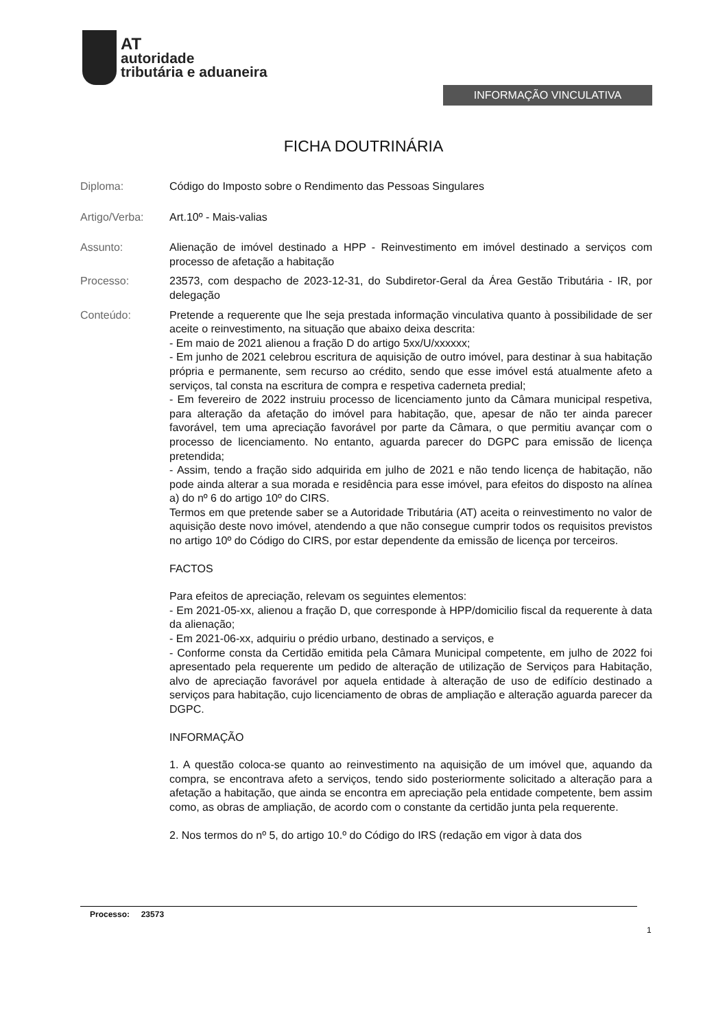AT
autoridade
tributária e aduaneira
INFORMAÇÃO VINCULATIVA
FICHA DOUTRINÁRIA
Diploma: Código do Imposto sobre o Rendimento das Pessoas Singulares
Artigo/Verba: Art.10º - Mais-valias
Assunto: Alienação de imóvel destinado a HPP - Reinvestimento em imóvel destinado a serviços com processo de afetação a habitação
Processo: 23573, com despacho de 2023-12-31, do Subdiretor-Geral da Área Gestão Tributária - IR, por delegação
Conteúdo: Pretende a requerente que lhe seja prestada informação vinculativa quanto à possibilidade de ser aceite o reinvestimento, na situação que abaixo deixa descrita:
- Em maio de 2021 alienou a fração D do artigo 5xx/U/xxxxxx;
- Em junho de 2021 celebrou escritura de aquisição de outro imóvel, para destinar à sua habitação própria e permanente, sem recurso ao crédito, sendo que esse imóvel está atualmente afeto a serviços, tal consta na escritura de compra e respetiva caderneta predial;
- Em fevereiro de 2022 instruiu processo de licenciamento junto da Câmara municipal respetiva, para alteração da afetação do imóvel para habitação, que, apesar de não ter ainda parecer favorável, tem uma apreciação favorável por parte da Câmara, o que permitiu avançar com o processo de licenciamento. No entanto, aguarda parecer do DGPC para emissão de licença pretendida;
- Assim, tendo a fração sido adquirida em julho de 2021 e não tendo licença de habitação, não pode ainda alterar a sua morada e residência para esse imóvel, para efeitos do disposto na alínea a) do nº 6 do artigo 10º do CIRS.
Termos em que pretende saber se a Autoridade Tributária (AT) aceita o reinvestimento no valor de aquisição deste novo imóvel, atendendo a que não consegue cumprir todos os requisitos previstos no artigo 10º do Código do CIRS, por estar dependente da emissão de licença por terceiros.
FACTOS
Para efeitos de apreciação, relevam os seguintes elementos:
- Em 2021-05-xx, alienou a fração D, que corresponde à HPP/domicilio fiscal da requerente à data da alienação;
- Em 2021-06-xx, adquiriu o prédio urbano, destinado a serviços, e
- Conforme consta da Certidão emitida pela Câmara Municipal competente, em julho de 2022 foi apresentado pela requerente um pedido de alteração de utilização de Serviços para Habitação, alvo de apreciação favorável por aquela entidade à alteração de uso de edifício destinado a serviços para habitação, cujo licenciamento de obras de ampliação e alteração aguarda parecer da DGPC.
INFORMAÇÃO
1. A questão coloca-se quanto ao reinvestimento na aquisição de um imóvel que, aquando da compra, se encontrava afeto a serviços, tendo sido posteriormente solicitado a alteração para a afetação a habitação, que ainda se encontra em apreciação pela entidade competente, bem assim como, as obras de ampliação, de acordo com o constante da certidão junta pela requerente.
2. Nos termos do nº 5, do artigo 10.º do Código do IRS (redação em vigor à data dos
Processo: 23573
1